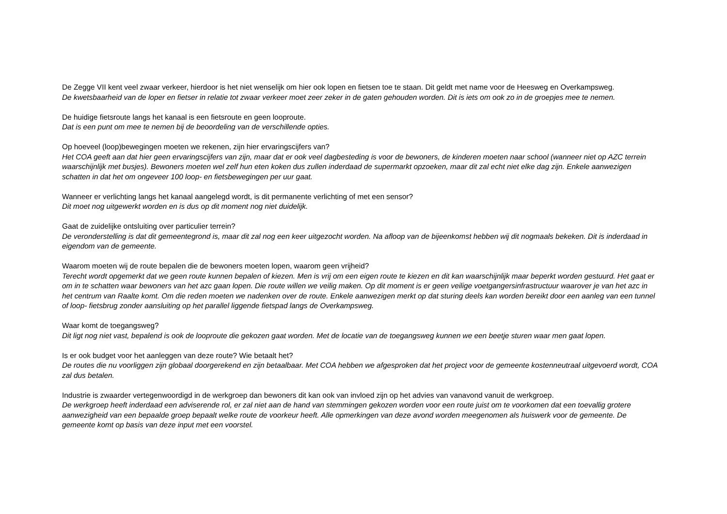De Zegge VII kent veel zwaar verkeer, hierdoor is het niet wenselijk om hier ook lopen en fietsen toe te staan. Dit geldt met name voor de Heesweg en Overkampsweg.
De kwetsbaarheid van de loper en fietser in relatie tot zwaar verkeer moet zeer zeker in de gaten gehouden worden. Dit is iets om ook zo in de groepjes mee te nemen.
De huidige fietsroute langs het kanaal is een fietsroute en geen looproute.
Dat is een punt om mee te nemen bij de beoordeling van de verschillende opties.
Op hoeveel (loop)bewegingen moeten we rekenen, zijn hier ervaringscijfers van?
Het COA geeft aan dat hier geen ervaringscijfers van zijn, maar dat er ook veel dagbesteding is voor de bewoners, de kinderen moeten naar school (wanneer niet op AZC terrein waarschijnlijk met busjes). Bewoners moeten wel zelf hun eten koken dus zullen inderdaad de supermarkt opzoeken, maar dit zal echt niet elke dag zijn. Enkele aanwezigen schatten in dat het om ongeveer 100 loop- en fietsbewegingen per uur gaat.
Wanneer er verlichting langs het kanaal aangelegd wordt, is dit permanente verlichting of met een sensor?
Dit moet nog uitgewerkt worden en is dus op dit moment nog niet duidelijk.
Gaat de zuidelijke ontsluiting over particulier terrein?
De veronderstelling is dat dit gemeentegrond is, maar dit zal nog een keer uitgezocht worden. Na afloop van de bijeenkomst hebben wij dit nogmaals bekeken. Dit is inderdaad in eigendom van de gemeente.
Waarom moeten wij de route bepalen die de bewoners moeten lopen, waarom geen vrijheid?
Terecht wordt opgemerkt dat we geen route kunnen bepalen of kiezen. Men is vrij om een eigen route te kiezen en dit kan waarschijnlijk maar beperkt worden gestuurd. Het gaat er om in te schatten waar bewoners van het azc gaan lopen. Die route willen we veilig maken. Op dit moment is er geen veilige voetgangersinfrastructuur waarover je van het azc in het centrum van Raalte komt. Om die reden moeten we nadenken over de route. Enkele aanwezigen merkt op dat sturing deels kan worden bereikt door een aanleg van een tunnel of loop- fietsbrug zonder aansluiting op het parallel liggende fietspad langs de Overkampsweg.
Waar komt de toegangsweg?
Dit ligt nog niet vast, bepalend is ook de looproute die gekozen gaat worden. Met de locatie van de toegangsweg kunnen we een beetje sturen waar men gaat lopen.
Is er ook budget voor het aanleggen van deze route? Wie betaalt het?
De routes die nu voorliggen zijn globaal doorgerekend en zijn betaalbaar. Met COA hebben we afgesproken dat het project voor de gemeente kostenneutraal uitgevoerd wordt, COA zal dus betalen.
Industrie is zwaarder vertegenwoordigd in de werkgroep dan bewoners dit kan ook van invloed zijn op het advies van vanavond vanuit de werkgroep.
De werkgroep heeft inderdaad een adviserende rol, er zal niet aan de hand van stemmingen gekozen worden voor een route juist om te voorkomen dat een toevallig grotere aanwezigheid van een bepaalde groep bepaalt welke route de voorkeur heeft. Alle opmerkingen van deze avond worden meegenomen als huiswerk voor de gemeente. De gemeente komt op basis van deze input met een voorstel.